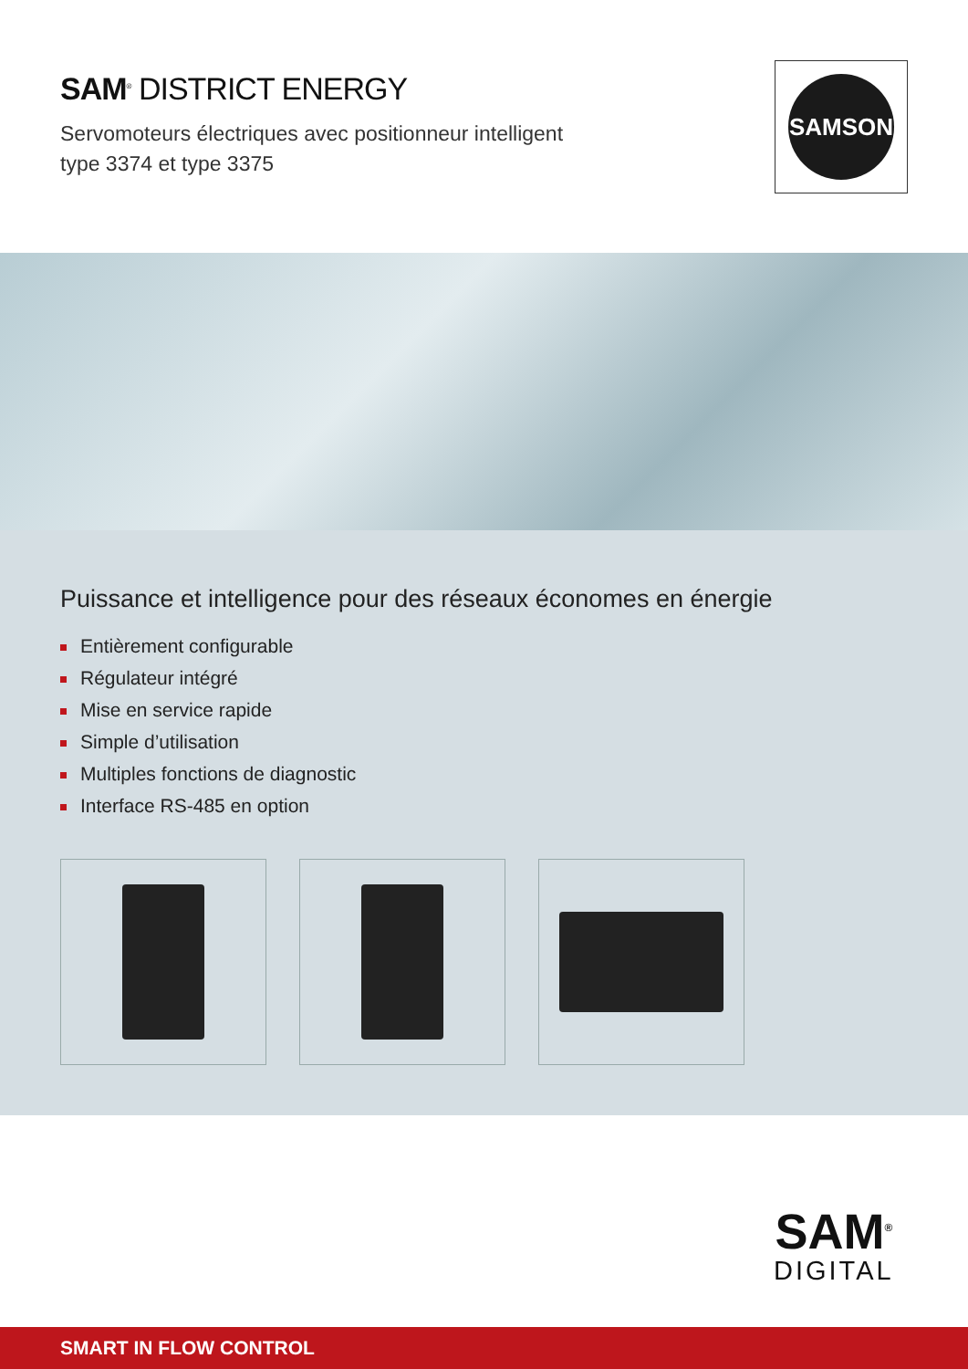SAM<sup>®</sup> DISTRICT ENERGY
Servomoteurs électriques avec positionneur intelligent
type 3374 et type 3375
SAMSON
Puissance et intelligence pour des réseaux économes en énergie
Entièrement configurable
Régulateur intégré
Mise en service rapide
Simple d’utilisation
Multiples fonctions de diagnostic
Interface RS-485 en option
SAM<sup>®</sup>
DIGITAL
SMART IN FLOW CONTROL